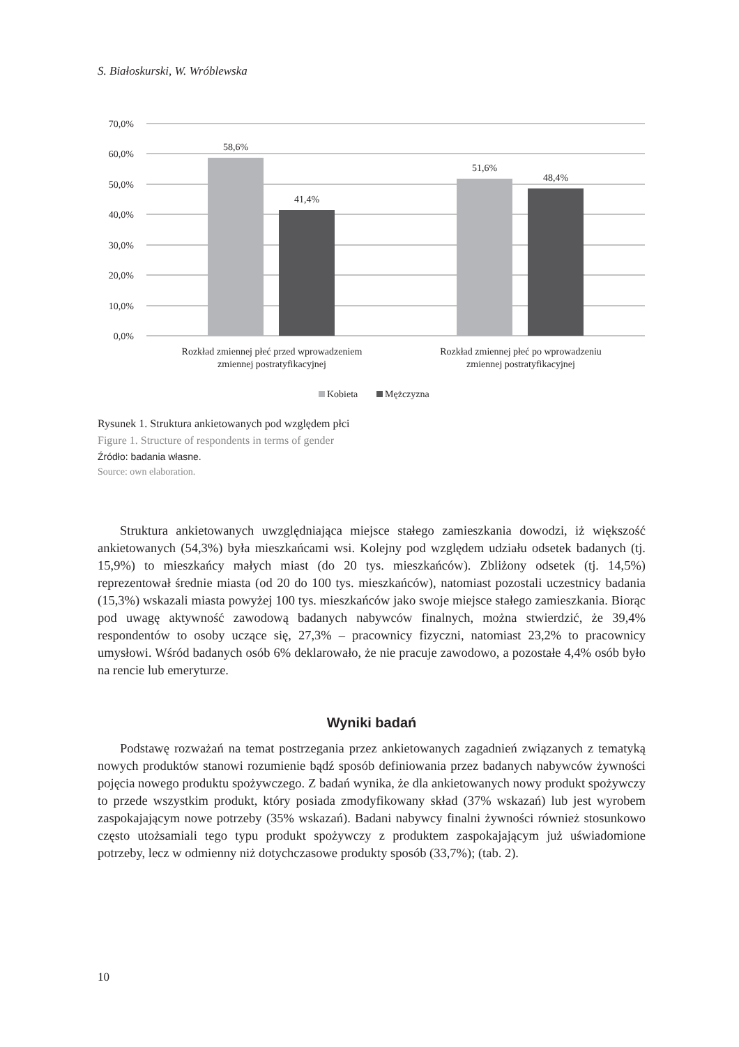S. Białoskurski, W. Wróblewska
70,0%
60,0%
50,0%
40,0%
30,0%
20,0%
10,0%
0,0%
58,6%
41,4%
51,6%
48,4%
Rozkład zmiennej płeć przed wprowadzeniem
zmiennej postratyfikacyjnej
Rozkład zmiennej płeć po wprowadzeniu
zmiennej postratyfikacyjnej
Kobieta
Mężczyzna
Rysunek 1. Struktura ankietowanych pod względem płci
Figure 1. Structure of respondents in terms of gender
Źródło: badania własne.
Source: own elaboration.
Struktura ankietowanych uwzględniająca miejsce stałego zamieszkania dowodzi, iż większość ankietowanych (54,3%) była mieszkańcami wsi. Kolejny pod względem udziału odsetek badanych (tj. 15,9%) to mieszkańcy małych miast (do 20 tys. mieszkańców). Zbliżony odsetek (tj. 14,5%) reprezentował średnie miasta (od 20 do 100 tys. mieszkańców), natomiast pozostali uczestnicy badania (15,3%) wskazali miasta powyżej 100 tys. mieszkańców jako swoje miejsce stałego zamieszkania. Biorąc pod uwagę aktywność zawodową badanych nabywców finalnych, można stwierdzić, że 39,4% respondentów to osoby uczące się, 27,3% – pracownicy fizyczni, natomiast 23,2% to pracownicy umysłowi. Wśród badanych osób 6% deklarowało, że nie pracuje zawodowo, a pozostałe 4,4% osób było na rencie lub emeryturze.
Wyniki badań
Podstawę rozważań na temat postrzegania przez ankietowanych zagadnień związanych z tematyką nowych produktów stanowi rozumienie bądź sposób definiowania przez badanych nabywców żywności pojęcia nowego produktu spożywczego. Z badań wynika, że dla ankietowanych nowy produkt spożywczy to przede wszystkim produkt, który posiada zmodyfikowany skład (37% wskazań) lub jest wyrobem zaspokajającym nowe potrzeby (35% wskazań). Badani nabywcy finalni żywności również stosunkowo często utożsamiali tego typu produkt spożywczy z produktem zaspokajającym już uświadomione potrzeby, lecz w odmienny niż dotychczasowe produkty sposób (33,7%); (tab. 2).
10